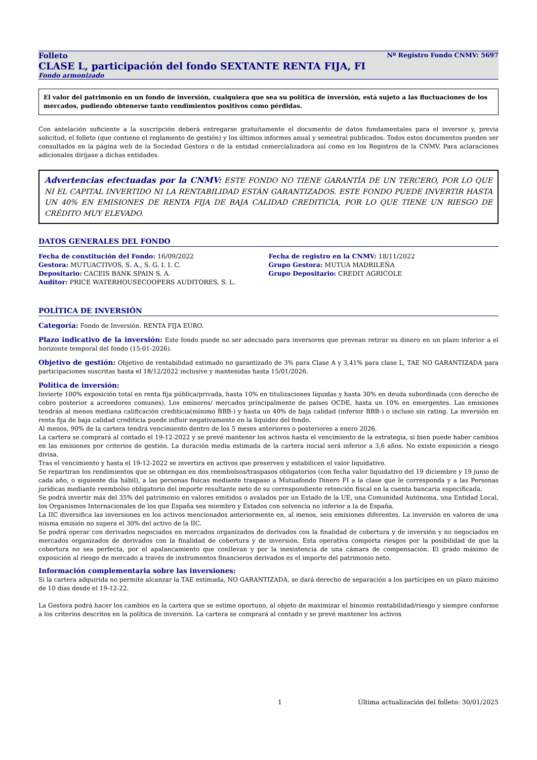Folleto Nº Registro Fondo CNMV: 5697
CLASE L, participación del fondo SEXTANTE RENTA FIJA, FI
Fondo armonizado
El valor del patrimonio en un fondo de inversión, cualquiera que sea su política de inversión, está sujeto a las fluctuaciones de los mercados, pudiendo obtenerse tanto rendimientos positivos como pérdidas.
Con antelación suficiente a la suscripción deberá entregarse gratuitamente el documento de datos fundamentales para el inversor y, previa solicitud, el folleto (que contiene el reglamento de gestión) y los últimos informes anual y semestral publicados. Todos estos documentos pueden ser consultados en la página web de la Sociedad Gestora o de la entidad comercializadora así como en los Registros de la CNMV. Para aclaraciones adicionales diríjase a dichas entidades.
Advertencias efectuadas por la CNMV: ESTE FONDO NO TIENE GARANTÍA DE UN TERCERO, POR LO QUE NI EL CAPITAL INVERTIDO NI LA RENTABILIDAD ESTÁN GARANTIZADOS. ESTE FONDO PUEDE INVERTIR HASTA UN 40% EN EMISIONES DE RENTA FIJA DE BAJA CALIDAD CREDITICIA, POR LO QUE TIENE UN RIESGO DE CRÉDITO MUY ELEVADO.
DATOS GENERALES DEL FONDO
Fecha de constitución del Fondo: 16/09/2022
Gestora: MUTUACTIVOS, S. A., S. G. I. I. C.
Depositario: CACEIS BANK SPAIN S. A.
Auditor: PRICE WATERHOUSECOOPERS AUDITORES, S. L.
Fecha de registro en la CNMV: 18/11/2022
Grupo Gestora: MUTUA MADRILEÑA
Grupo Depositario: CREDIT AGRICOLE
POLÍTICA DE INVERSIÓN
Categoría: Fondo de Inversión. RENTA FIJA EURO.
Plazo indicativo de la inversión: Este fondo puede no ser adecuado para inversores que prevean retirar su dinero en un plazo inferior a el horizonte temporal del fondo (15-01-2026).
Objetivo de gestión: Objetivo de rentabilidad estimado no garantizado de 3% para Clase A y 3,41% para clase L, TAE NO GARANTIZADA para participaciones suscritas hasta el 18/12/2022 inclusive y mantenidas hasta 15/01/2026.
Política de inversión:
Invierte 100% exposición total en renta fija pública/privada, hasta 10% en titulizaciones líquidas y hasta 30% en deuda subordinada (con derecho de cobro posterior a acreedores comunes). Los emisores/ mercados principalmente de paises OCDE, hasta un 10% en emergentes. Las emisiones tendrán al menos mediana calificación crediticia(mínimo BBB-) y hasta un 40% de baja calidad (inferior BBB-) o incluso sin rating. La inversión en renta fija de baja calidad crediticia puede influir negativamente en la liquidez del fondo.
Al menos, 90% de la cartera tendrá vencimiento dentro de los 5 meses anteriores o posteriores a enero 2026.
La cartera se comprará al contado el 19-12-2022 y se prevé mantener los activos hasta el vencimiento de la estrategia, si bien puede haber cambios en las emisiones por criterios de gestión. La duración media estimada de la cartera inicial será inferior a 3,6 años. No existe exposición a riesgo divisa.
Tras el vencimiento y hasta el 19-12-2022 se invertira en activos que preserven y estabilicen el valor liquidativo.
Se repartiran los rendimientos que se obtengan en dos reembolsos/traspasos obligatorios (con fecha valor liquidativo del 19 diciembre y 19 junio de cada año, o siguiente día hábil), a las personas fisicas mediante traspaso a Mutuafondo Dinero FI a la clase que le corresponda y a las Personas jurídicas mediante reembolso obligatorio del importe resultante neto de su correspondiente retención fiscal en la cuenta bancaria especificada.
Se podrá invertir más del 35% del patrimonio en valores emitidos o avalados por un Estado de la UE, una Comunidad Autónoma, una Entidad Local, los Organismos Internacionales de los que España sea miembro y Estados con solvencia no inferior a la de España.
La IIC diversifica las inversiones en los activos mencionados anteriormente en, al menos, seis emisiones diferentes. La inversión en valores de una misma emisión no supera el 30% del activo de la IIC.
Se podrá operar con derivados negociados en mercados organizados de derivados con la finalidad de cobertura y de inversión y no negociados en mercados organizados de derivados con la finalidad de cobertura y de inversión. Esta operativa comporta riesgos por la posibilidad de que la cobertura no sea perfecta, por el apalancamiento que conllevan y por la inexistencia de una cámara de compensación. El grado máximo de exposición al riesgo de mercado a través de instrumentos financieros derivados es el importe del patrimonio neto.
Información complementaria sobre las inversiones:
Si la cartera adquirida no permite alcanzar la TAE estimada, NO GARANTIZADA, se dará derecho de separación a los partícipes en un plazo máximo de 10 días desde el 19-12-22.
La Gestora podrá hacer los cambios en la cartera que se estime oportuno, al objeto de maximizar el binomio rentabilidad/riesgo y siempre conforme a los criterios descritos en la política de inversión. La cartera se comprará al contado y se prevé mantener los activos
1 Última actualización del folleto: 30/01/2025